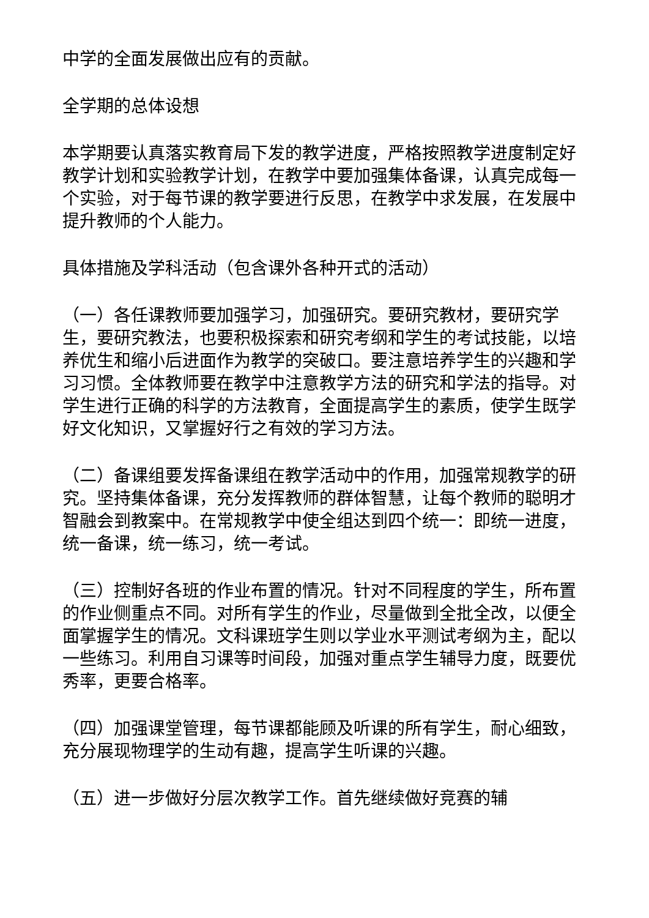中学的全面发展做出应有的贡献。
全学期的总体设想
本学期要认真落实教育局下发的教学进度，严格按照教学进度制定好教学计划和实验教学计划，在教学中要加强集体备课，认真完成每一个实验，对于每节课的教学要进行反思，在教学中求发展，在发展中提升教师的个人能力。
具体措施及学科活动（包含课外各种开式的活动）
（一）各任课教师要加强学习，加强研究。要研究教材，要研究学生，要研究教法，也要积极探索和研究考纲和学生的考试技能，以培养优生和缩小后进面作为教学的突破口。要注意培养学生的兴趣和学习习惯。全体教师要在教学中注意教学方法的研究和学法的指导。对学生进行正确的科学的方法教育，全面提高学生的素质，使学生既学好文化知识，又掌握好行之有效的学习方法。
（二）备课组要发挥备课组在教学活动中的作用，加强常规教学的研究。坚持集体备课，充分发挥教师的群体智慧，让每个教师的聪明才智融会到教案中。在常规教学中使全组达到四个统一：即统一进度，统一备课，统一练习，统一考试。
（三）控制好各班的作业布置的情况。针对不同程度的学生，所布置的作业侧重点不同。对所有学生的作业，尽量做到全批全改，以便全面掌握学生的情况。文科课班学生则以学业水平测试考纲为主，配以一些练习。利用自习课等时间段，加强对重点学生辅导力度，既要优秀率，更要合格率。
（四）加强课堂管理，每节课都能顾及听课的所有学生，耐心细致，充分展现物理学的生动有趣，提高学生听课的兴趣。
（五）进一步做好分层次教学工作。首先继续做好竞赛的辅